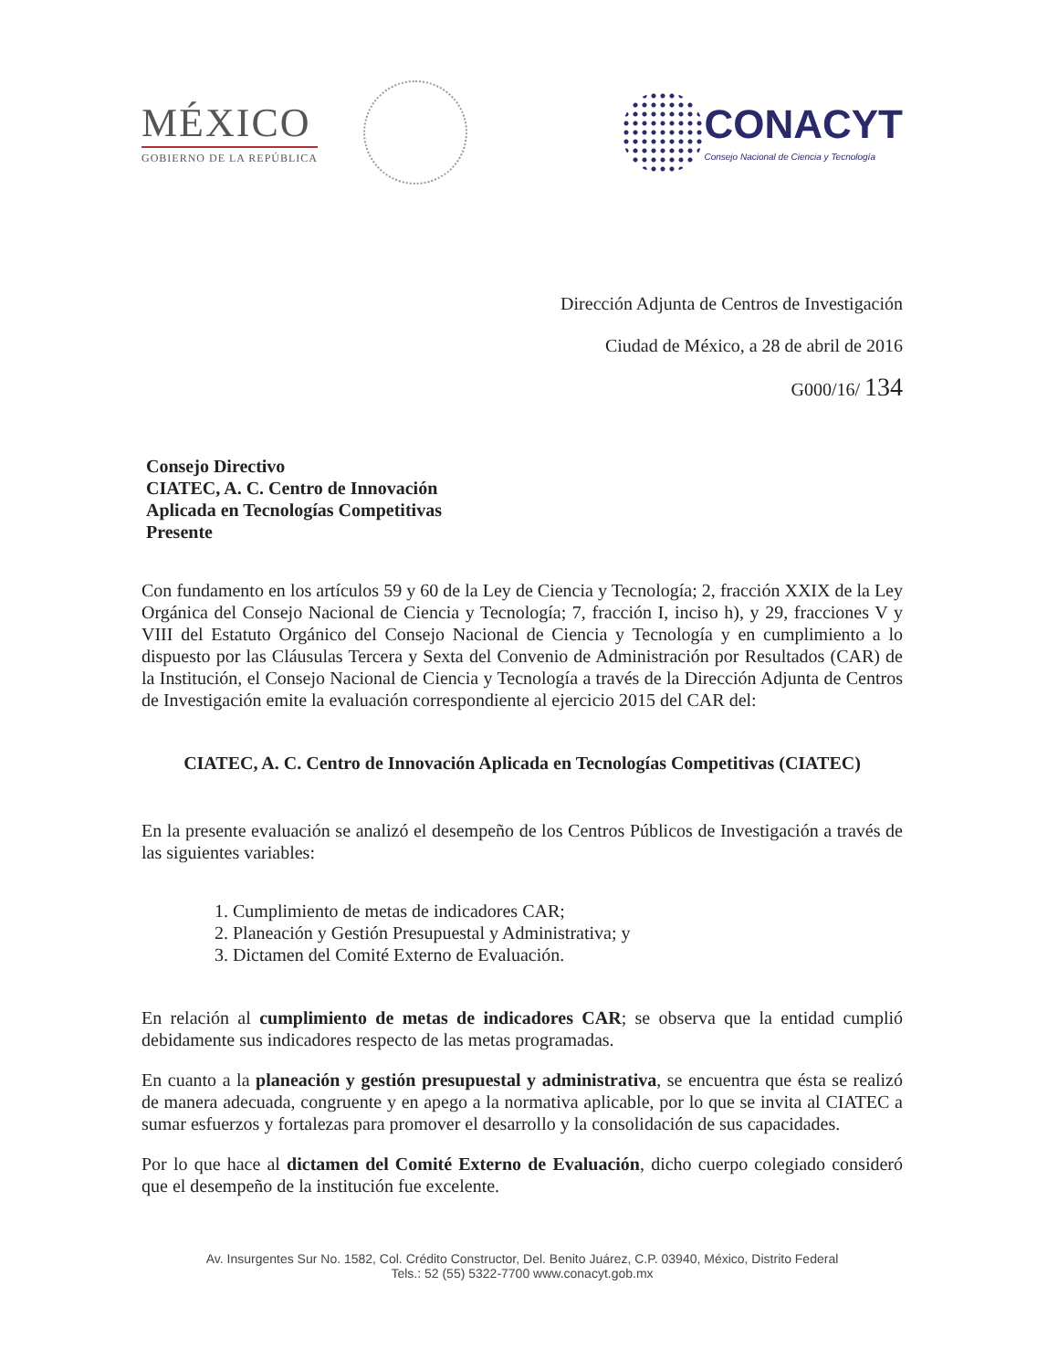MÉXICO
GOBIERNO DE LA REPÚBLICA
CONACYT
Consejo Nacional de Ciencia y Tecnología
Dirección Adjunta de Centros de Investigación
Ciudad de México, a 28 de abril de 2016
G000/16/ 134
Consejo Directivo
CIATEC, A. C. Centro de Innovación
Aplicada en Tecnologías Competitivas
Presente
Con fundamento en los artículos 59 y 60 de la Ley de Ciencia y Tecnología; 2, fracción XXIX de la Ley Orgánica del Consejo Nacional de Ciencia y Tecnología; 7, fracción I, inciso h), y 29, fracciones V y VIII del Estatuto Orgánico del Consejo Nacional de Ciencia y Tecnología y en cumplimiento a lo dispuesto por las Cláusulas Tercera y Sexta del Convenio de Administración por Resultados (CAR) de la Institución, el Consejo Nacional de Ciencia y Tecnología a través de la Dirección Adjunta de Centros de Investigación emite la evaluación correspondiente al ejercicio 2015 del CAR del:
CIATEC, A. C. Centro de Innovación Aplicada en Tecnologías Competitivas (CIATEC)
En la presente evaluación se analizó el desempeño de los Centros Públicos de Investigación a través de las siguientes variables:
1. Cumplimiento de metas de indicadores CAR;
2. Planeación y Gestión Presupuestal y Administrativa; y
3. Dictamen del Comité Externo de Evaluación.
En relación al cumplimiento de metas de indicadores CAR; se observa que la entidad cumplió debidamente sus indicadores respecto de las metas programadas.
En cuanto a la planeación y gestión presupuestal y administrativa, se encuentra que ésta se realizó de manera adecuada, congruente y en apego a la normativa aplicable, por lo que se invita al CIATEC a sumar esfuerzos y fortalezas para promover el desarrollo y la consolidación de sus capacidades.
Por lo que hace al dictamen del Comité Externo de Evaluación, dicho cuerpo colegiado consideró que el desempeño de la institución fue excelente.
Av. Insurgentes Sur No. 1582, Col. Crédito Constructor, Del. Benito Juárez, C.P. 03940, México, Distrito Federal
Tels.: 52 (55) 5322-7700 www.conacyt.gob.mx